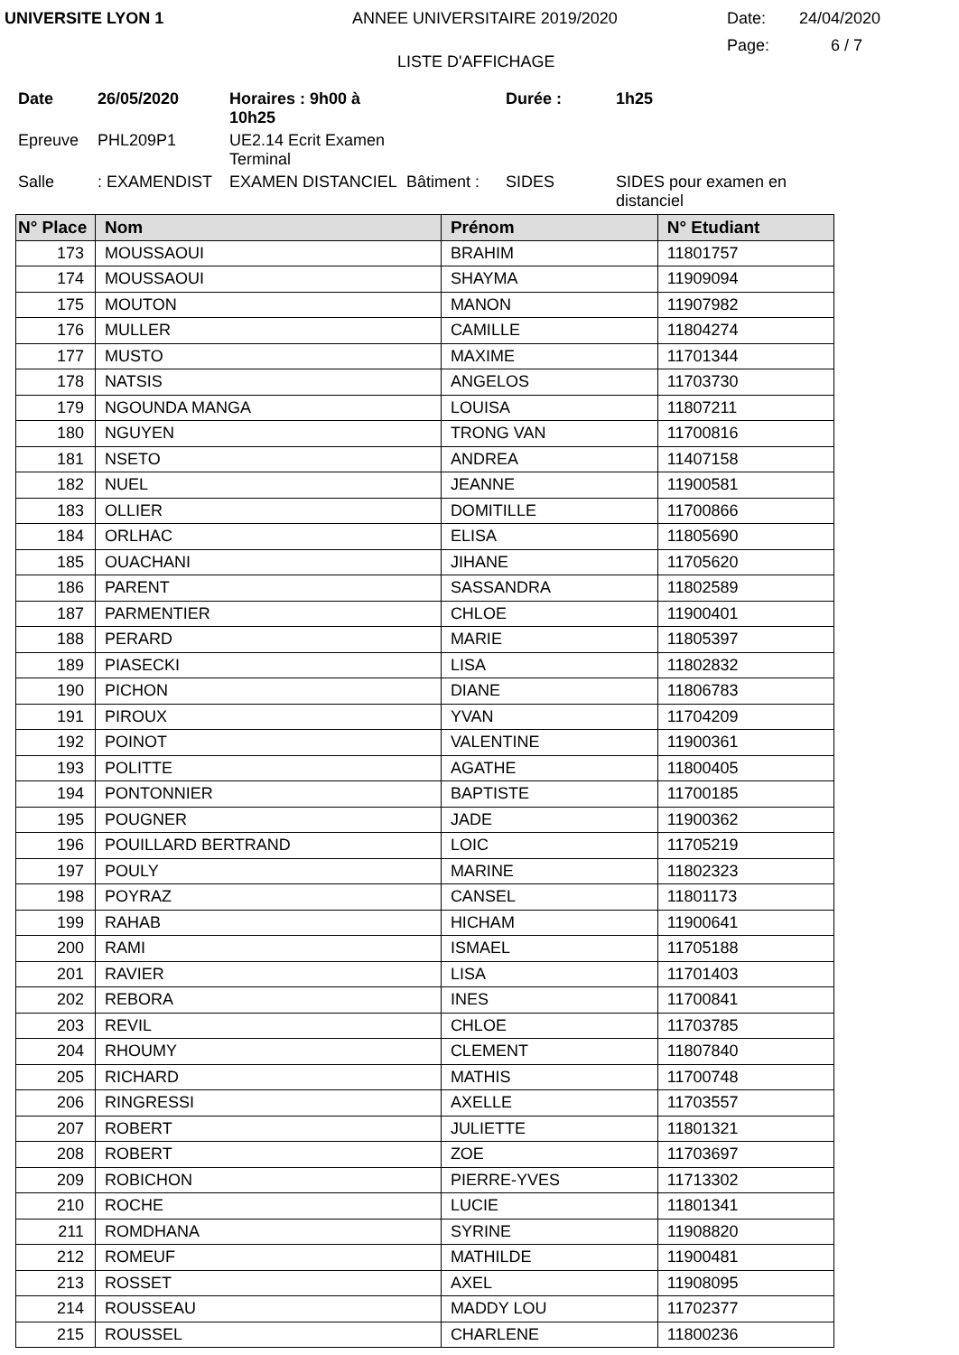UNIVERSITE LYON 1 ANNEE UNIVERSITAIRE 2019/2020 Date: 24/04/2020
LISTE D'AFFICHAGE Page: 6 / 7
Date 26/05/2020 Horaires : 9h00 à 10h25 Durée : 1h25 Epreuve PHL209P1 UE2.14 Ecrit Examen Terminal Salle: EXAMENDIST EXAMEN DISTANCIEL Bâtiment : SIDES SIDES pour examen en distanciel
| N° Place | Nom | Prénom | N° Etudiant |
| --- | --- | --- | --- |
| 173 | MOUSSAOUI | BRAHIM | 11801757 |
| 174 | MOUSSAOUI | SHAYMA | 11909094 |
| 175 | MOUTON | MANON | 11907982 |
| 176 | MULLER | CAMILLE | 11804274 |
| 177 | MUSTO | MAXIME | 11701344 |
| 178 | NATSIS | ANGELOS | 11703730 |
| 179 | NGOUNDA MANGA | LOUISA | 11807211 |
| 180 | NGUYEN | TRONG VAN | 11700816 |
| 181 | NSETO | ANDREA | 11407158 |
| 182 | NUEL | JEANNE | 11900581 |
| 183 | OLLIER | DOMITILLE | 11700866 |
| 184 | ORLHAC | ELISA | 11805690 |
| 185 | OUACHANI | JIHANE | 11705620 |
| 186 | PARENT | SASSANDRA | 11802589 |
| 187 | PARMENTIER | CHLOE | 11900401 |
| 188 | PERARD | MARIE | 11805397 |
| 189 | PIASECKI | LISA | 11802832 |
| 190 | PICHON | DIANE | 11806783 |
| 191 | PIROUX | YVAN | 11704209 |
| 192 | POINOT | VALENTINE | 11900361 |
| 193 | POLITTE | AGATHE | 11800405 |
| 194 | PONTONNIER | BAPTISTE | 11700185 |
| 195 | POUGNER | JADE | 11900362 |
| 196 | POUILLARD BERTRAND | LOIC | 11705219 |
| 197 | POULY | MARINE | 11802323 |
| 198 | POYRAZ | CANSEL | 11801173 |
| 199 | RAHAB | HICHAM | 11900641 |
| 200 | RAMI | ISMAEL | 11705188 |
| 201 | RAVIER | LISA | 11701403 |
| 202 | REBORA | INES | 11700841 |
| 203 | REVIL | CHLOE | 11703785 |
| 204 | RHOUMY | CLEMENT | 11807840 |
| 205 | RICHARD | MATHIS | 11700748 |
| 206 | RINGRESSI | AXELLE | 11703557 |
| 207 | ROBERT | JULIETTE | 11801321 |
| 208 | ROBERT | ZOE | 11703697 |
| 209 | ROBICHON | PIERRE-YVES | 11713302 |
| 210 | ROCHE | LUCIE | 11801341 |
| 211 | ROMDHANA | SYRINE | 11908820 |
| 212 | ROMEUF | MATHILDE | 11900481 |
| 213 | ROSSET | AXEL | 11908095 |
| 214 | ROUSSEAU | MADDY LOU | 11702377 |
| 215 | ROUSSEL | CHARLENE | 11800236 |